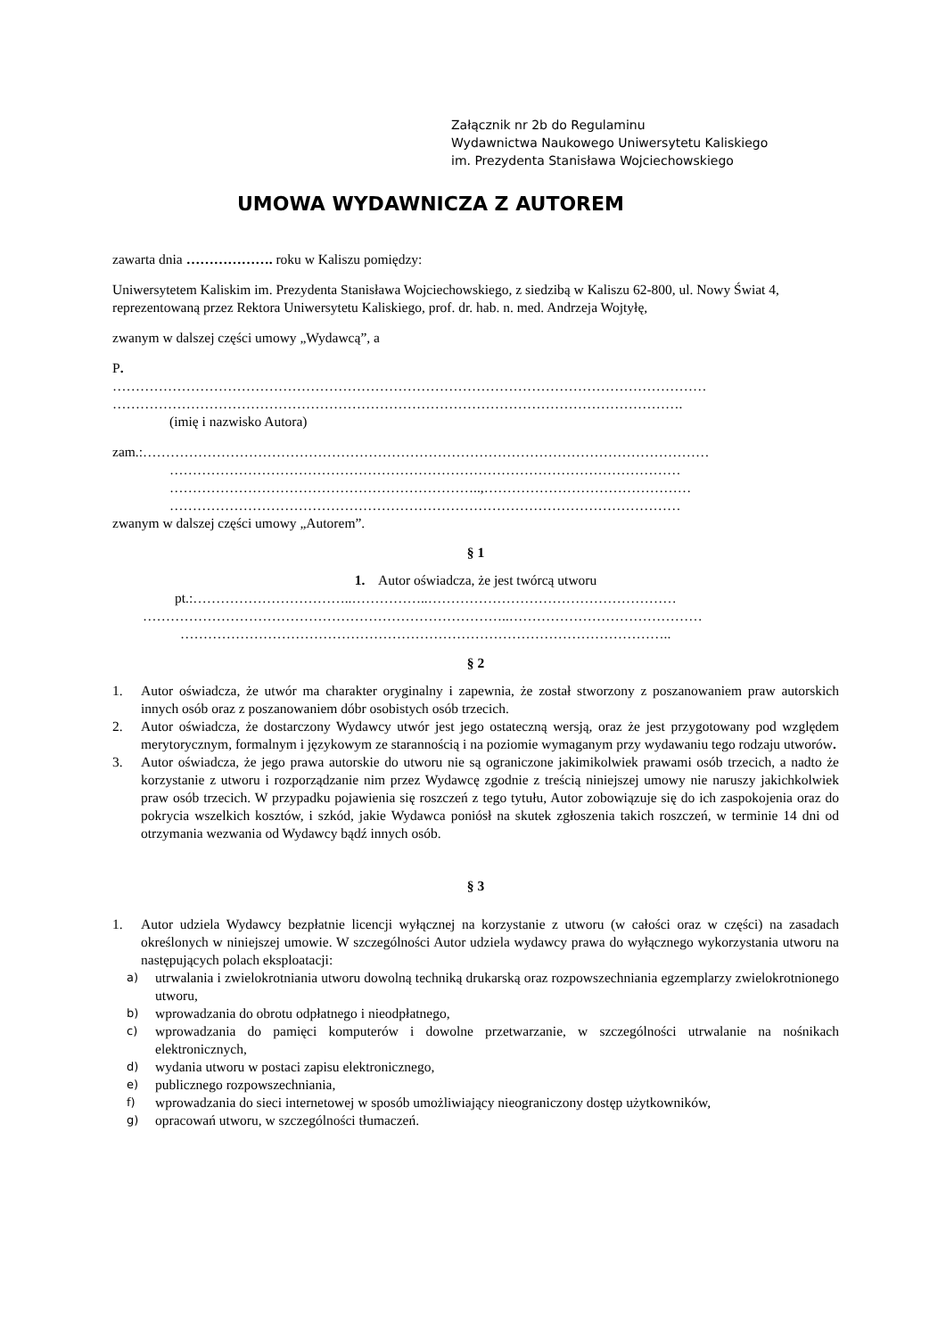Załącznik nr 2b do Regulaminu
Wydawnictwa Naukowego Uniwersytetu Kaliskiego
im. Prezydenta Stanisława Wojciechowskiego
UMOWA WYDAWNICZA Z AUTOREM
zawarta dnia ………………. roku w Kaliszu pomiędzy:
Uniwersytetem Kaliskim im. Prezydenta Stanisława Wojciechowskiego, z siedzibą w Kaliszu 62-800, ul. Nowy Świat 4, reprezentowaną przez Rektora Uniwersytetu Kaliskiego, prof. dr. hab. n. med. Andrzeja Wojtyłę,
zwanym w dalszej części umowy „Wydawcą”, a
P.
…………………………………………………………………………………………………………………
…………………………………………………………………………………………………………….
(imię i nazwisko Autora)
zam.:……………………………………………………………………………………………………………
…………………………………………………………………………………………………
…………………………………………………………..,………………………………………
…………………………………………………………………………………………………
zwanym w dalszej części umowy „Autorem”.
§ 1
1. Autor oświadcza, że jest twórcą utworu
pt.:……………………………..……………..………………………………………………
……………………………………………………………………..……………………………………
……………………………………………………………………………………………..
§ 2
1. Autor oświadcza, że utwór ma charakter oryginalny i zapewnia, że został stworzony z poszanowaniem praw autorskich innych osób oraz z poszanowaniem dóbr osobistych osób trzecich.
2. Autor oświadcza, że dostarczony Wydawcy utwór jest jego ostateczną wersją, oraz że jest przygotowany pod względem merytorycznym, formalnym i językowym ze starannością i na poziomie wymaganym przy wydawaniu tego rodzaju utworów.
3. Autor oświadcza, że jego prawa autorskie do utworu nie są ograniczone jakimikolwiek prawami osób trzecich, a nadto że korzystanie z utworu i rozporządzanie nim przez Wydawcę zgodnie z treścią niniejszej umowy nie naruszy jakichkolwiek praw osób trzecich. W przypadku pojawienia się roszczeń z tego tytułu, Autor zobowiązuje się do ich zaspokojenia oraz do pokrycia wszelkich kosztów, i szkód, jakie Wydawca poniósł na skutek zgłoszenia takich roszczeń, w terminie 14 dni od otrzymania wezwania od Wydawcy bądź innych osób.
§ 3
1. Autor udziela Wydawcy bezpłatnie licencji wyłącznej na korzystanie z utworu (w całości oraz w części) na zasadach określonych w niniejszej umowie. W szczególności Autor udziela wydawcy prawa do wyłącznego wykorzystania utworu na następujących polach eksploatacji:
a)
utrwalania i zwielokrotniania utworu dowolną techniką drukarską oraz rozpowszechniania egzemplarzy zwielokrotnionego utworu,
b)
wprowadzania do obrotu odpłatnego i nieodpłatnego,
c)
wprowadzania do pamięci komputerów i dowolne przetwarzanie, w szczególności utrwalanie na nośnikach elektronicznych,
d)
wydania utworu w postaci zapisu elektronicznego,
e)
publicznego rozpowszechniania,
f)
wprowadzania do sieci internetowej w sposób umożliwiający nieograniczony dostęp użytkowników,
g)
opracowań utworu, w szczególności tłumaczeń.